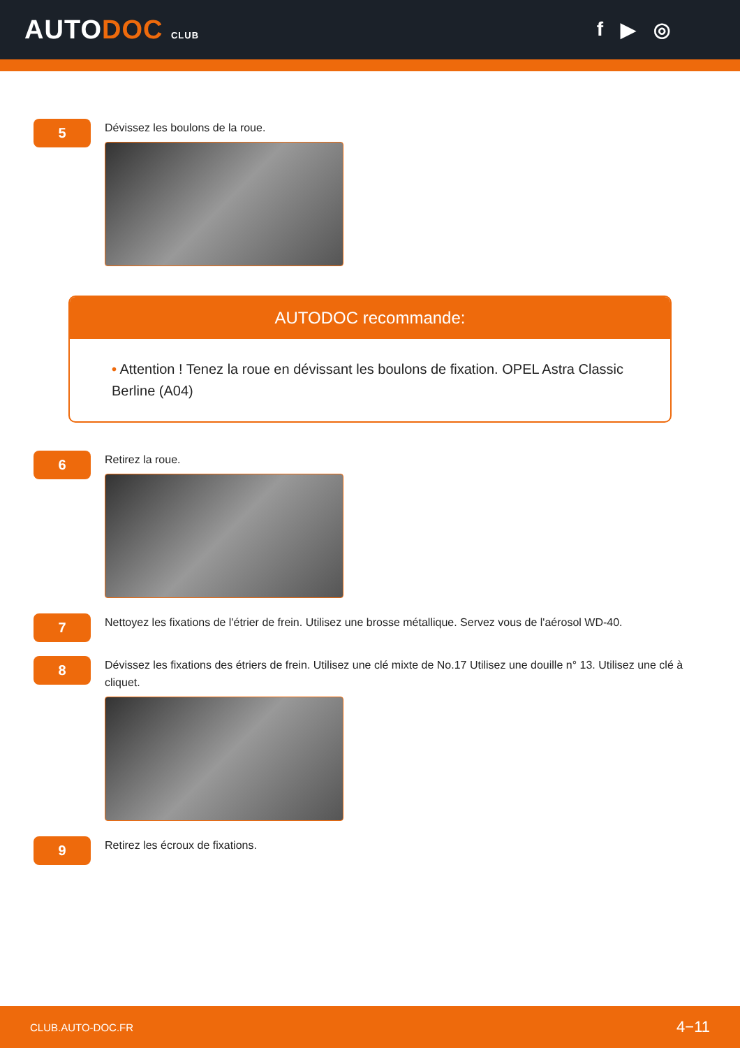AUTODOC CLUB
f ▶ ◎
5
Dévissez les boulons de la roue.
AUTODOC recommande:
• Attention ! Tenez la roue en dévissant les boulons de fixation. OPEL Astra Classic Berline (A04)
6
Retirez la roue.
7
Nettoyez les fixations de l'étrier de frein. Utilisez une brosse métallique. Servez vous de l'aérosol WD-40.
8
Dévissez les fixations des étriers de frein. Utilisez une clé mixte de No.17 Utilisez une douille n° 13. Utilisez une clé à cliquet.
9
Retirez les écroux de fixations.
CLUB.AUTO-DOC.FR 4−11